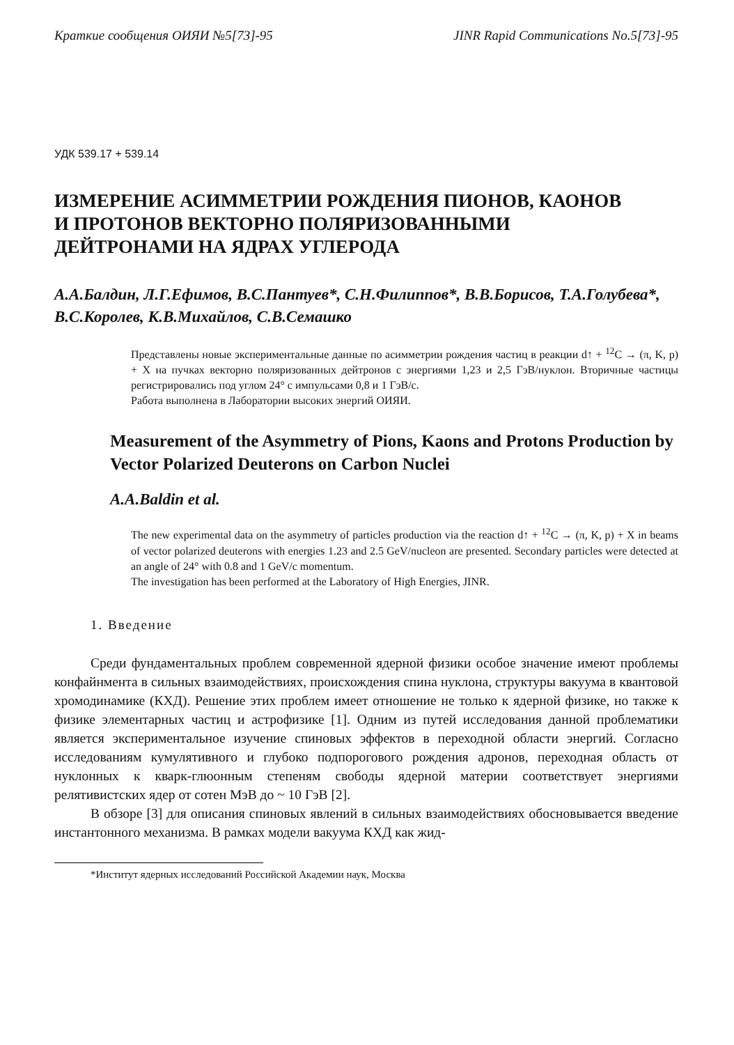Краткие сообщения ОИЯИ №5[73]-95 JINR Rapid Communications No.5[73]-95
УДК 539.17 + 539.14
ИЗМЕРЕНИЕ АСИММЕТРИИ РОЖДЕНИЯ ПИОНОВ, КАОНОВ
И ПРОТОНОВ ВЕКТОРНО ПОЛЯРИЗОВАННЫМИ
ДЕЙТРОНАМИ НА ЯДРАХ УГЛЕРОДА
А.А.Балдин, Л.Г.Ефимов, В.С.Пантуев*, С.Н.Филиппов*, В.В.Борисов, Т.А.Голубева*, В.С.Королев, К.В.Михайлов, С.В.Семашко
Представлены новые экспериментальные данные по асимметрии рождения частиц в реакции d↑ + <sup>12</sup>C → (π, K, p) + X на пучках векторно поляризованных дейтронов с энергиями 1,23 и 2,5 ГэВ/нуклон. Вторичные частицы регистрировались под углом 24° с импульсами 0,8 и 1 ГэВ/с.
Работа выполнена в Лаборатории высоких энергий ОИЯИ.
Measurement of the Asymmetry of Pions, Kaons and Protons Production by Vector Polarized Deuterons on Carbon Nuclei
A.A.Baldin et al.
The new experimental data on the asymmetry of particles production via the reaction d↑ + <sup>12</sup>C → (π, K, p) + X in beams of vector polarized deuterons with energies 1.23 and 2.5 GeV/nucleon are presented. Secondary particles were detected at an angle of 24° with 0.8 and 1 GeV/c momentum.
The investigation has been performed at the Laboratory of High Energies, JINR.
1. Введение
Среди фундаментальных проблем современной ядерной физики особое значение имеют проблемы конфайнмента в сильных взаимодействиях, происхождения спина нуклона, структуры вакуума в квантовой хромодинамике (КХД). Решение этих проблем имеет отношение не только к ядерной физике, но также к физике элементарных частиц и астрофизике [1]. Одним из путей исследования данной проблематики является экспериментальное изучение спиновых эффектов в переходной области энергий. Согласно исследованиям кумулятивного и глубоко подпорогового рождения адронов, переходная область от нуклонных к кварк-глюонным степеням свободы ядерной материи соответствует энергиями релятивистских ядер от сотен МэВ до ~ 10 ГэВ [2].
В обзоре [3] для описания спиновых явлений в сильных взаимодействиях обосновывается введение инстантонного механизма. В рамках модели вакуума КХД как жид-
*Институт ядерных исследований Российской Академии наук, Москва